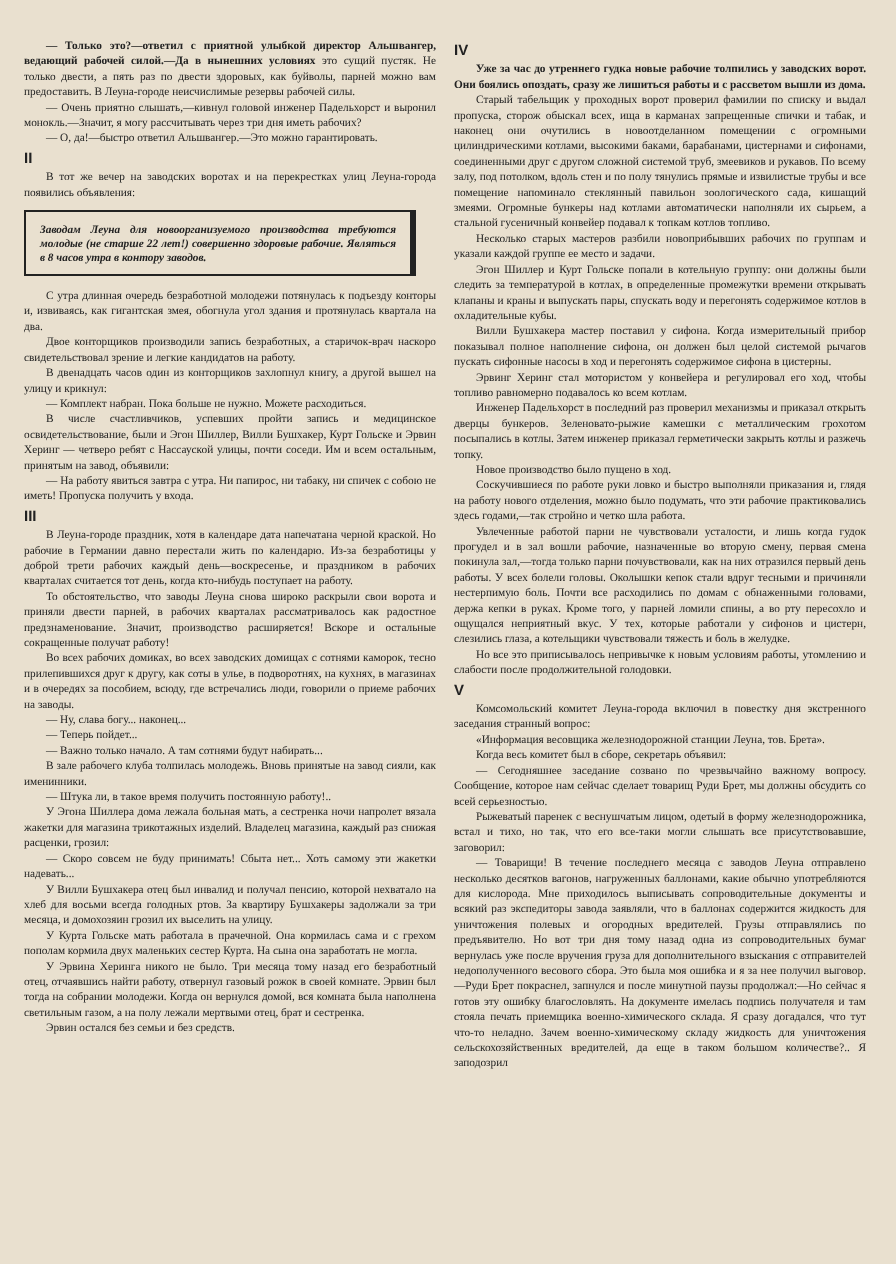— Только это?—ответил с приятной улыбкой директор Альшвангер, ведающий рабочей силой.—Да в нынешних условиях это сущий пустяк. Не только двести, а пять раз по двести здоровых, как буйволы, парней можно вам предоставить. В Леуна-городе неисчислимые резервы рабочей силы.
— Очень приятно слышать,—кивнул головой инженер Падельхорст и выронил монокль.—Значит, я могу рассчитывать через три дня иметь рабочих?
— О, да!—быстро ответил Альшвангер.—Это можно гарантировать.
II
В тот же вечер на заводских воротах и на перекрестках улиц Леуна-города появились объявления:
Заводам Леуна для новоорганизуемого производства требуются молодые (не старше 22 лет!) совершенно здоровые рабочие. Являться в 8 часов утра в контору заводов.
С утра длинная очередь безработной молодежи потянулась к подъезду конторы и, извиваясь, как гигантская змея, обогнула угол здания и протянулась квартала на два.
Двое конторщиков производили запись безработных, а старичок-врач наскоро свидетельствовал зрение и легкие кандидатов на работу.
В двенадцать часов один из конторщиков захлопнул книгу, а другой вышел на улицу и крикнул:
— Комплект набран. Пока больше не нужно. Можете расходиться.
В числе счастливчиков, успевших пройти запись и медицинское освидетельствование, были и Эгон Шиллер, Вилли Бушхакер, Курт Гольске и Эрвин Херинг — четверо ребят с Нассауской улицы, почти соседи. Им и всем остальным, принятым на завод, объявили:
— На работу явиться завтра с утра. Ни папирос, ни табаку, ни спичек с собою не иметь! Пропуска получить у входа.
III
В Леуна-городе праздник, хотя в календаре дата напечатана черной краской. Но рабочие в Германии давно перестали жить по календарю. Из-за безработицы у доброй трети рабочих каждый день—воскресенье, и праздником в рабочих кварталах считается тот день, когда кто-нибудь поступает на работу.
То обстоятельство, что заводы Леуна снова широко раскрыли свои ворота и приняли двести парней, в рабочих кварталах рассматривалось как радостное предзнаменование. Значит, производство расширяется! Вскоре и остальные сокращенные получат работу!
Во всех рабочих домиках, во всех заводских домищах с сотнями каморок, тесно прилепившихся друг к другу, как соты в улье, в подворотнях, на кухнях, в магазинах и в очередях за пособием, всюду, где встречались люди, говорили о приеме рабочих на заводы.
— Ну, слава богу... наконец...
— Теперь пойдет...
— Важно только начало. А там сотнями будут набирать...
В зале рабочего клуба толпилась молодежь. Вновь принятые на завод сияли, как именинники.
— Штука ли, в такое время получить постоянную работу!..
У Эгона Шиллера дома лежала больная мать, а сестренка ночи напролет вязала жакетки для магазина трикотажных изделий. Владелец магазина, каждый раз снижая расценки, грозил:
— Скоро совсем не буду принимать! Сбыта нет... Хоть самому эти жакетки надевать...
У Вилли Бушхакера отец был инвалид и получал пенсию, которой нехватало на хлеб для восьми всегда голодных ртов. За квартиру Бушхакеры задолжали за три месяца, и домохозяин грозил их выселить на улицу.
У Курта Гольске мать работала в прачечной. Она кормилась сама и с грехом пополам кормила двух маленьких сестер Курта. На сына она заработать не могла.
У Эрвина Херинга никого не было. Три месяца тому назад его безработный отец, отчаявшись найти работу, отвернул газовый рожок в своей комнате. Эрвин был тогда на собрании молодежи. Когда он вернулся домой, вся комната была наполнена светильным газом, а на полу лежали мертвыми отец, брат и сестренка.
Эрвин остался без семьи и без средств.
IV
Уже за час до утреннего гудка новые рабочие толпились у заводских ворот. Они боялись опоздать, сразу же лишиться работы и с рассветом вышли из дома.
Старый табельщик у проходных ворот проверил фамилии по списку и выдал пропуска, сторож обыскал всех, ища в карманах запрещенные спички и табак, и наконец они очутились в новоотделанном помещении с огромными цилиндрическими котлами, высокими баками, барабанами, цистернами и сифонами, соединенными друг с другом сложной системой труб, змеевиков и рукавов. По всему залу, под потолком, вдоль стен и по полу тянулись прямые и извилистые трубы и все помещение напоминало стеклянный павильон зоологического сада, кишащий змеями. Огромные бункеры над котлами автоматически наполняли их сырьем, а стальной гусеничный конвейер подавал к топкам котлов топливо.
Несколько старых мастеров разбили новоприбывших рабочих по группам и указали каждой группе ее место и задачи.
Эгон Шиллер и Курт Гольске попали в котельную группу: они должны были следить за температурой в котлах, в определенные промежутки времени открывать клапаны и краны и выпускать пары, спускать воду и перегонять содержимое котлов в охладительные кубы.
Вилли Бушхакера мастер поставил у сифона. Когда измерительный прибор показывал полное наполнение сифона, он должен был целой системой рычагов пускать сифонные насосы в ход и перегонять содержимое сифона в цистерны.
Эрвинг Херинг стал мотористом у конвейера и регулировал его ход, чтобы топливо равномерно подавалось ко всем котлам.
Инженер Падельхорст в последний раз проверил механизмы и приказал открыть дверцы бункеров. Зеленовато-рыжие камешки с металлическим грохотом посыпались в котлы. Затем инженер приказал герметически закрыть котлы и разжечь топку.
Новое производство было пущено в ход.
Соскучившиеся по работе руки ловко и быстро выполняли приказания и, глядя на работу нового отделения, можно было подумать, что эти рабочие практиковались здесь годами,—так стройно и четко шла работа.
Увлеченные работой парни не чувствовали усталости, и лишь когда гудок прогудел и в зал вошли рабочие, назначенные во вторую смену, первая смена покинула зал,—тогда только парни почувствовали, как на них отразился первый день работы. У всех болели головы. Околышки кепок стали вдруг тесными и причиняли нестерпимую боль. Почти все расходились по домам с обнаженными головами, держа кепки в руках. Кроме того, у парней ломили спины, а во рту пересохло и ощущался неприятный вкус. У тех, которые работали у сифонов и цистерн, слезились глаза, а котельщики чувствовали тяжесть и боль в желудке.
Но все это приписывалось непривычке к новым условиям работы, утомлению и слабости после продолжительной голодовки.
V
Комсомольский комитет Леуна-города включил в повестку дня экстренного заседания странный вопрос:
«Информация весовщика железнодорожной станции Леуна, тов. Брета».
Когда весь комитет был в сборе, секретарь объявил:
— Сегодняшнее заседание созвано по чрезвычайно важному вопросу. Сообщение, которое нам сейчас сделает товарищ Руди Брет, мы должны обсудить со всей серьезностью.
Рыжеватый паренек с веснушчатым лицом, одетый в форму железнодорожника, встал и тихо, но так, что его все-таки могли слышать все присутствовавшие, заговорил:
— Товарищи! В течение последнего месяца с заводов Леуна отправлено несколько десятков вагонов, нагруженных баллонами, какие обычно употребляются для кислорода. Мне приходилось выписывать сопроводительные документы и всякий раз экспедиторы завода заявляли, что в баллонах содержится жидкость для уничтожения полевых и огородных вредителей. Грузы отправлялись по предъявителю. Но вот три дня тому назад одна из сопроводительных бумаг вернулась уже после вручения груза для дополнительного взыскания с отправителей недополученного весового сбора. Это была моя ошибка и я за нее получил выговор.—Руди Брет покраснел, запнулся и после минутной паузы продолжал:—Но сейчас я готов эту ошибку благословлять. На документе имелась подпись получателя и там стояла печать приемщика военно-химического склада. Я сразу догадался, что тут что-то неладно. Зачем военно-химическому складу жидкость для уничтожения сельскохозяйственных вредителей, да еще в таком большом количестве?.. Я заподозрил